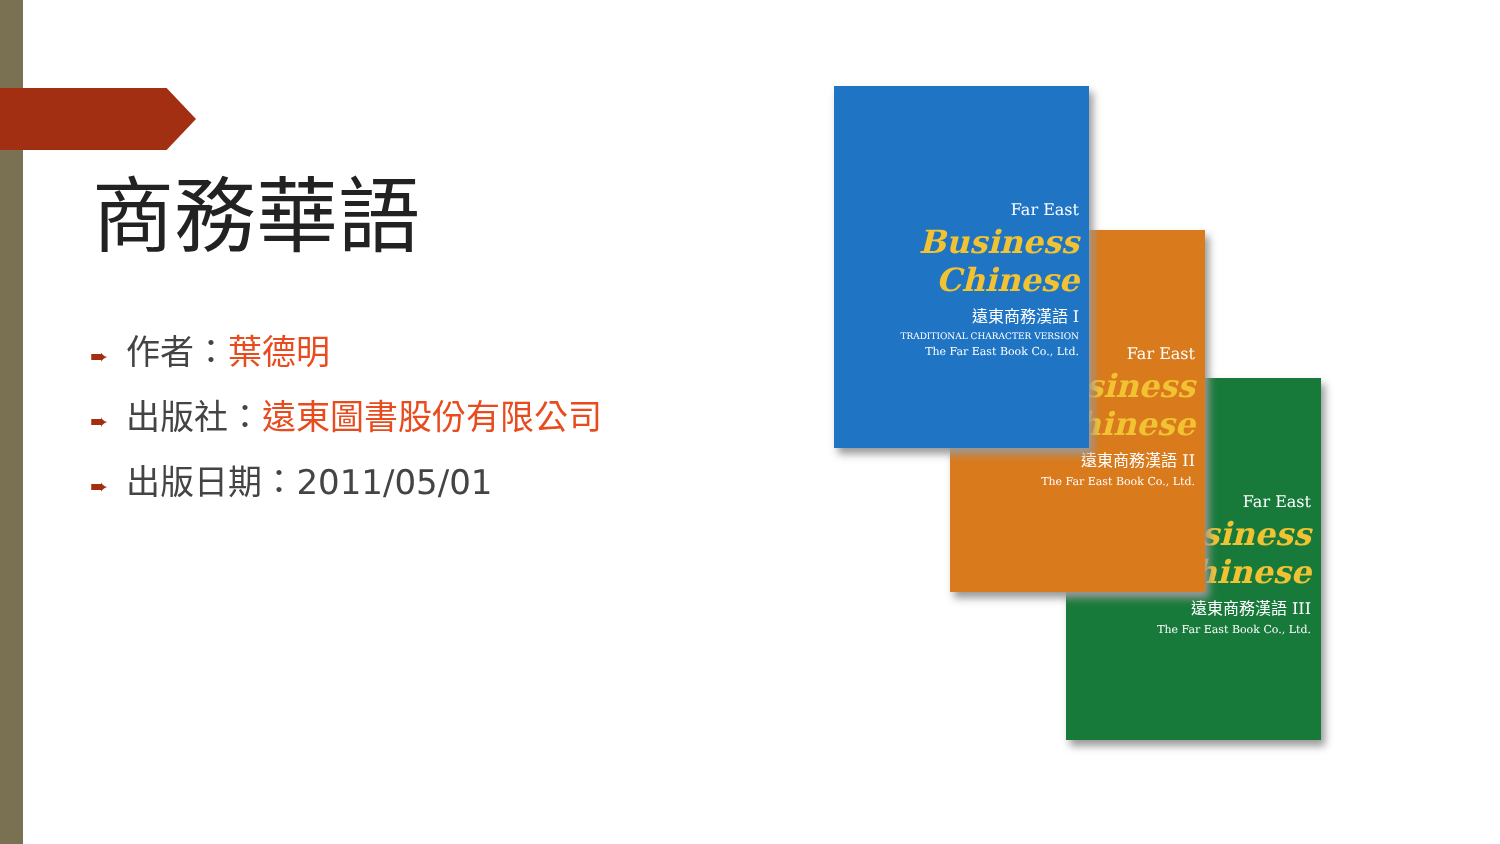商務華語
➨ 作者：葉德明
➨ 出版社：遠東圖書股份有限公司
➨ 出版日期：2011/05/01
Far East
Business Chinese
遠東商務漢語 III
The Far East Book Co., Ltd.
Far East
Business Chinese
遠東商務漢語 II
The Far East Book Co., Ltd.
Far East
Business Chinese
遠東商務漢語 I
TRADITIONAL CHARACTER VERSION
The Far East Book Co., Ltd.